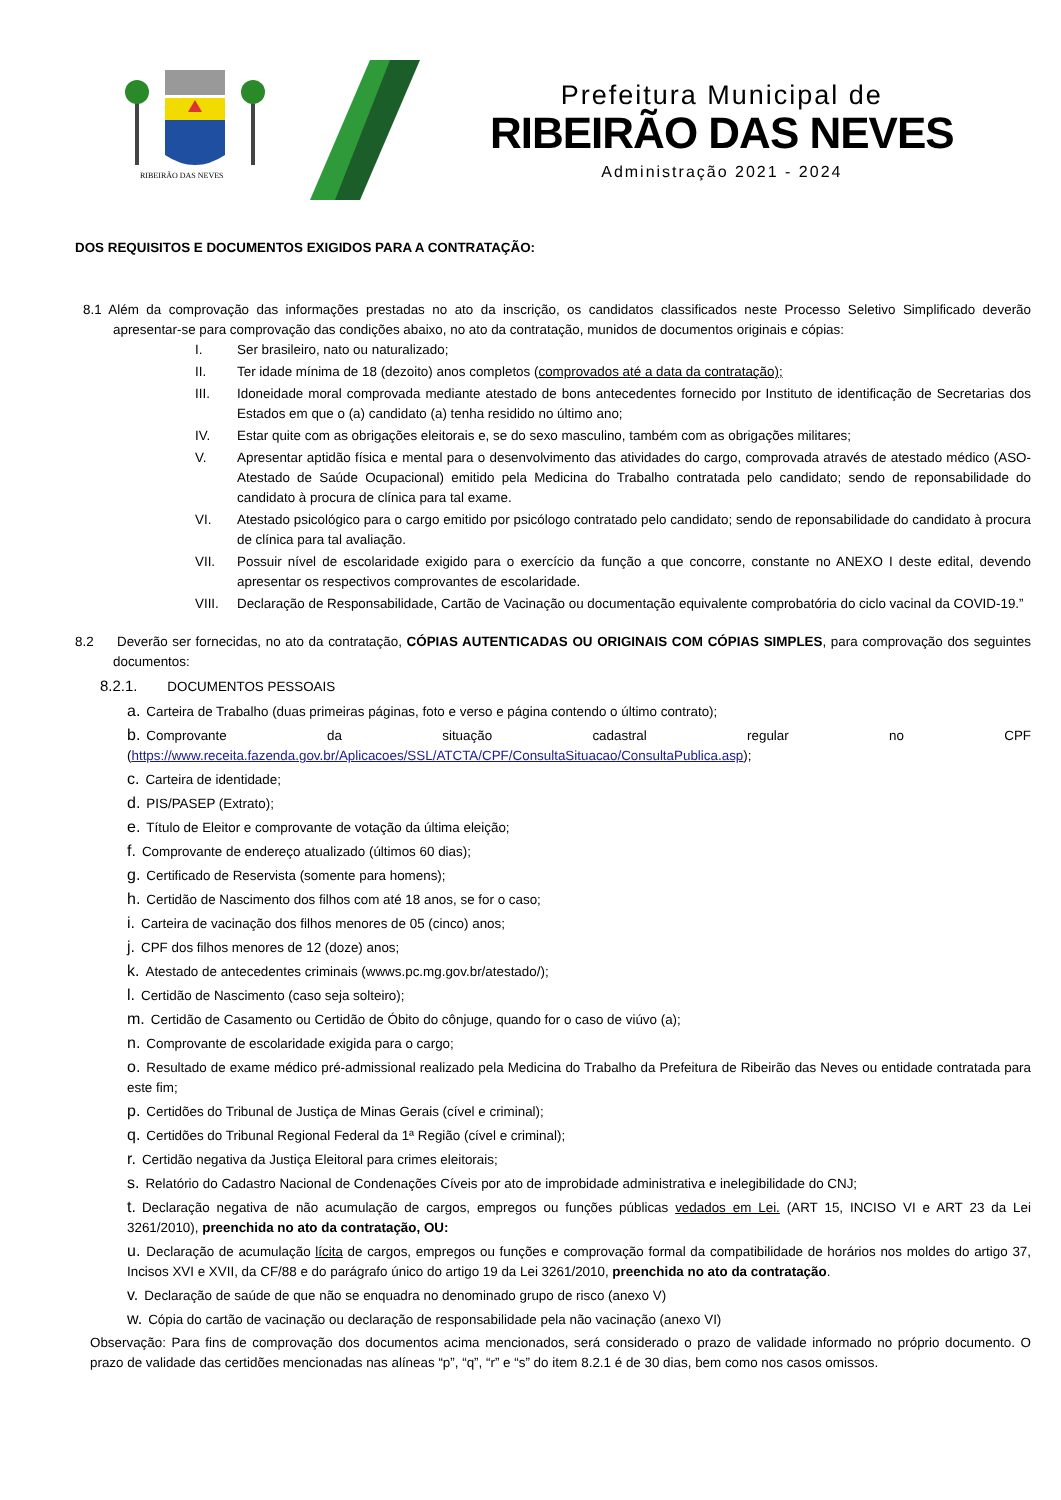RIBEIRÃO DAS NEVES
Prefeitura Municipal de
RIBEIRÃO DAS NEVES
Administração 2021 - 2024
DOS REQUISITOS E DOCUMENTOS EXIGIDOS PARA A CONTRATAÇÃO:
8.1 Além da comprovação das informações prestadas no ato da inscrição, os candidatos classificados neste Processo Seletivo Simplificado deverão apresentar-se para comprovação das condições abaixo, no ato da contratação, munidos de documentos originais e cópias:
I.
Ser brasileiro, nato ou naturalizado;
II.
Ter idade mínima de 18 (dezoito) anos completos (comprovados até a data da contratação);
III.
Idoneidade moral comprovada mediante atestado de bons antecedentes fornecido por Instituto de identificação de Secretarias dos Estados em que o (a) candidato (a) tenha residido no último ano;
IV.
Estar quite com as obrigações eleitorais e, se do sexo masculino, também com as obrigações militares;
V.
Apresentar aptidão física e mental para o desenvolvimento das atividades do cargo, comprovada através de atestado médico (ASO- Atestado de Saúde Ocupacional) emitido pela Medicina do Trabalho contratada pelo candidato; sendo de reponsabilidade do candidato à procura de clínica para tal exame.
VI.
Atestado psicológico para o cargo emitido por psicólogo contratado pelo candidato; sendo de reponsabilidade do candidato à procura de clínica para tal avaliação.
VII.
Possuir nível de escolaridade exigido para o exercício da função a que concorre, constante no ANEXO I deste edital, devendo apresentar os respectivos comprovantes de escolaridade.
VIII.
Declaração de Responsabilidade, Cartão de Vacinação ou documentação equivalente comprobatória do ciclo vacinal da COVID-19.”
8.2 Deverão ser fornecidas, no ato da contratação, CÓPIAS AUTENTICADAS OU ORIGINAIS COM CÓPIAS SIMPLES, para comprovação dos seguintes documentos:
8.2.1. DOCUMENTOS PESSOAIS
a. Carteira de Trabalho (duas primeiras páginas, foto e verso e página contendo o último contrato);
b. Comprovante da situação cadastral regular no CPF (https://www.receita.fazenda.gov.br/Aplicacoes/SSL/ATCTA/CPF/ConsultaSituacao/ConsultaPublica.asp);
c. Carteira de identidade;
d. PIS/PASEP (Extrato);
e. Título de Eleitor e comprovante de votação da última eleição;
f. Comprovante de endereço atualizado (últimos 60 dias);
g. Certificado de Reservista (somente para homens);
h. Certidão de Nascimento dos filhos com até 18 anos, se for o caso;
i. Carteira de vacinação dos filhos menores de 05 (cinco) anos;
j. CPF dos filhos menores de 12 (doze) anos;
k. Atestado de antecedentes criminais (wwws.pc.mg.gov.br/atestado/);
l. Certidão de Nascimento (caso seja solteiro);
m. Certidão de Casamento ou Certidão de Óbito do cônjuge, quando for o caso de viúvo (a);
n. Comprovante de escolaridade exigida para o cargo;
o. Resultado de exame médico pré-admissional realizado pela Medicina do Trabalho da Prefeitura de Ribeirão das Neves ou entidade contratada para este fim;
p. Certidões do Tribunal de Justiça de Minas Gerais (cível e criminal);
q. Certidões do Tribunal Regional Federal da 1ª Região (cível e criminal);
r. Certidão negativa da Justiça Eleitoral para crimes eleitorais;
s. Relatório do Cadastro Nacional de Condenações Cíveis por ato de improbidade administrativa e inelegibilidade do CNJ;
t. Declaração negativa de não acumulação de cargos, empregos ou funções públicas vedados em Lei. (ART 15, INCISO VI e ART 23 da Lei 3261/2010), preenchida no ato da contratação, OU:
u. Declaração de acumulação lícita de cargos, empregos ou funções e comprovação formal da compatibilidade de horários nos moldes do artigo 37, Incisos XVI e XVII, da CF/88 e do parágrafo único do artigo 19 da Lei 3261/2010, preenchida no ato da contratação.
v. Declaração de saúde de que não se enquadra no denominado grupo de risco (anexo V)
w. Cópia do cartão de vacinação ou declaração de responsabilidade pela não vacinação (anexo VI)
Observação: Para fins de comprovação dos documentos acima mencionados, será considerado o prazo de validade informado no próprio documento. O prazo de validade das certidões mencionadas nas alíneas “p”, “q”, “r” e “s” do item 8.2.1 é de 30 dias, bem como nos casos omissos.